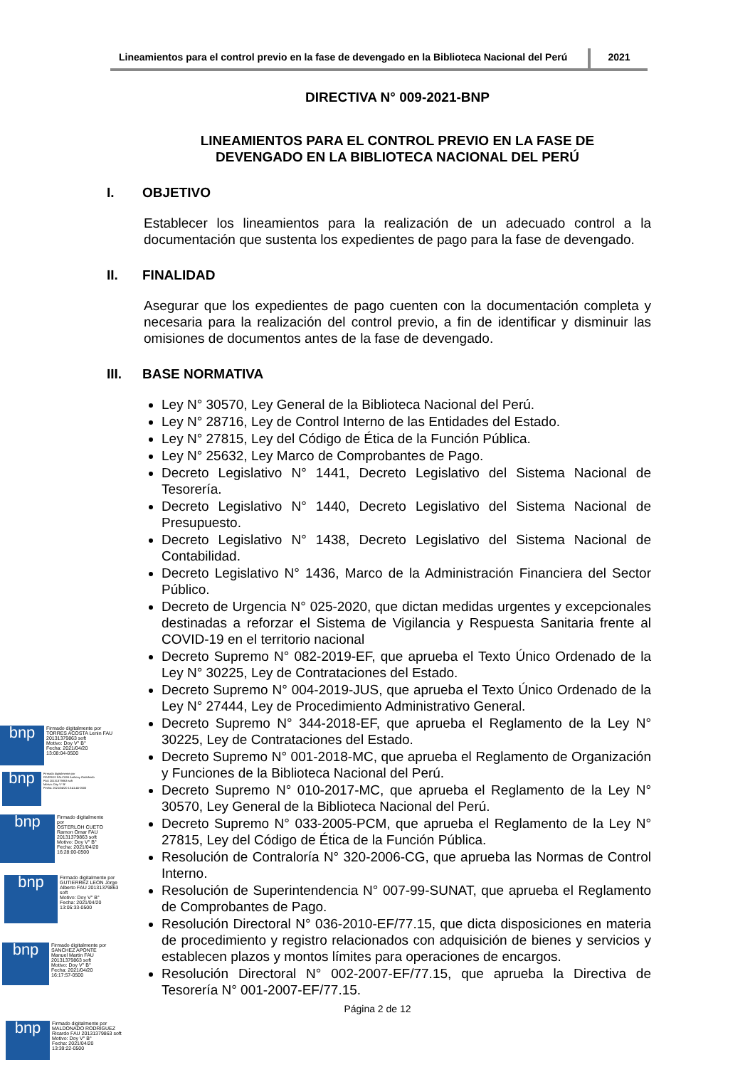Lineamientos para el control previo en la fase de devengado en la Biblioteca Nacional del Perú
2021
DIRECTIVA N° 009-2021-BNP
LINEAMIENTOS PARA EL CONTROL PREVIO EN LA FASE DE
DEVENGADO EN LA BIBLIOTECA NACIONAL DEL PERÚ
I. OBJETIVO
Establecer los lineamientos para la realización de un adecuado control a la documentación que sustenta los expedientes de pago para la fase de devengado.
II. FINALIDAD
Asegurar que los expedientes de pago cuenten con la documentación completa y necesaria para la realización del control previo, a fin de identificar y disminuir las omisiones de documentos antes de la fase de devengado.
III. BASE NORMATIVA
Ley N° 30570, Ley General de la Biblioteca Nacional del Perú.
Ley N° 28716, Ley de Control Interno de las Entidades del Estado.
Ley N° 27815, Ley del Código de Ética de la Función Pública.
Ley N° 25632, Ley Marco de Comprobantes de Pago.
Decreto Legislativo N° 1441, Decreto Legislativo del Sistema Nacional de Tesorería.
Decreto Legislativo N° 1440, Decreto Legislativo del Sistema Nacional de Presupuesto.
Decreto Legislativo N° 1438, Decreto Legislativo del Sistema Nacional de Contabilidad.
Decreto Legislativo N° 1436, Marco de la Administración Financiera del Sector Público.
Decreto de Urgencia N° 025-2020, que dictan medidas urgentes y excepcionales destinadas a reforzar el Sistema de Vigilancia y Respuesta Sanitaria frente al COVID-19 en el territorio nacional
Decreto Supremo N° 082-2019-EF, que aprueba el Texto Único Ordenado de la Ley N° 30225, Ley de Contrataciones del Estado.
Decreto Supremo N° 004-2019-JUS, que aprueba el Texto Único Ordenado de la Ley N° 27444, Ley de Procedimiento Administrativo General.
Decreto Supremo N° 344-2018-EF, que aprueba el Reglamento de la Ley N° 30225, Ley de Contrataciones del Estado.
Decreto Supremo N° 001-2018-MC, que aprueba el Reglamento de Organización y Funciones de la Biblioteca Nacional del Perú.
Decreto Supremo N° 010-2017-MC, que aprueba el Reglamento de la Ley N° 30570, Ley General de la Biblioteca Nacional del Perú.
Decreto Supremo N° 033-2005-PCM, que aprueba el Reglamento de la Ley N° 27815, Ley del Código de Ética de la Función Pública.
Resolución de Contraloría N° 320-2006-CG, que aprueba las Normas de Control Interno.
Resolución de Superintendencia N° 007-99-SUNAT, que aprueba el Reglamento de Comprobantes de Pago.
Resolución Directoral N° 036-2010-EF/77.15, que dicta disposiciones en materia de procedimiento y registro relacionados con adquisición de bienes y servicios y establecen plazos y montos límites para operaciones de encargos.
Resolución Directoral N° 002-2007-EF/77.15, que aprueba la Directiva de Tesorería N° 001-2007-EF/77.15.
Página 2 de 12
bnp
Firmado digitalmente por
TORRES ACOSTA Lenin FAU
20131379863 soft
Motivo: Doy V° B°
Fecha: 2021/04/20
13:08:04-0500
bnp
Firmado digitalmente por
RIVEROS FALCONI Anthony Godofredo
FAU 20131379863 soft
Motivo: Doy V° B°
Fecha: 2021/04/20 13:41:45-0500
bnp
Firmado digitalmente
por
OSTERLOH CUETO
Ramon Omar FAU
20131379863 soft
Motivo: Doy V° B°
Fecha: 2021/04/20
16:28:00-0500
bnp
Firmado digitalmente por
GUTIERREZ LEON Jorge
Alberto FAU 20131379863
soft
Motivo: Doy V° B°
Fecha: 2021/04/20
13:05:33-0500
bnp
Firmado digitalmente por
SANCHEZ APONTE
Manuel Martin FAU
20131379863 soft
Motivo: Doy V° B°
Fecha: 2021/04/20
16:17:57-0500
bnp
Firmado digitalmente por
MALDONADO RODRIGUEZ
Ricardo FAU 20131379863 soft
Motivo: Doy V° B°
Fecha: 2021/04/20
13:39:22-0500